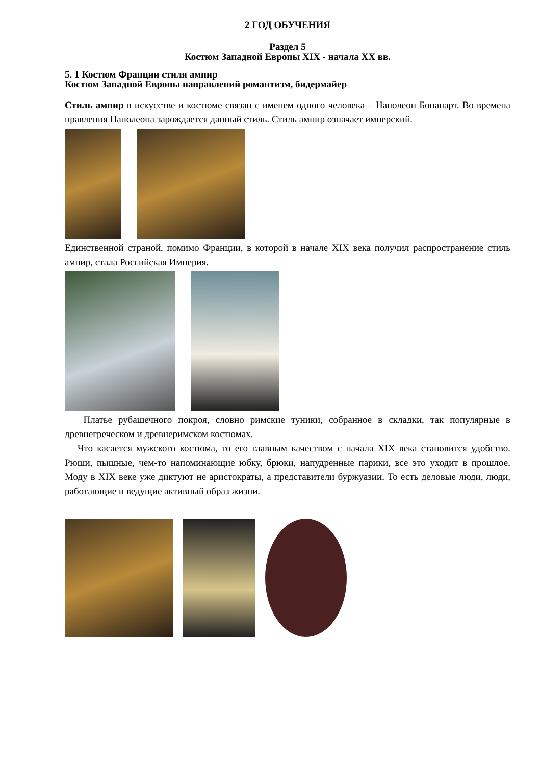2 ГОД ОБУЧЕНИЯ
Раздел 5
Костюм Западной Европы XIX - начала XX вв.
5. 1 Костюм Франции стиля ампир
Костюм Западной Европы направлений романтизм, бидермайер
Стиль ампир в искусстве и костюме связан с именем одного человека – Наполеон Бонапарт. Во времена правления Наполеона зарождается данный стиль. Стиль ампир означает имперский.
Единственной страной, помимо Франции, в которой в начале XIX века получил распространение стиль ампир, стала Российская Империя.
Платье рубашечного покроя, словно римские туники, собранное в складки, так популярные в древнегреческом и древнеримском костюмах.
Что касается мужского костюма, то его главным качеством с начала XIX века становится удобство. Рюши, пышные, чем-то напоминающие юбку, брюки, напудренные парики, все это уходит в прошлое. Моду в XIX веке уже диктуют не аристократы, а представители буржуазии. То есть деловые люди, люди, работающие и ведущие активный образ жизни.